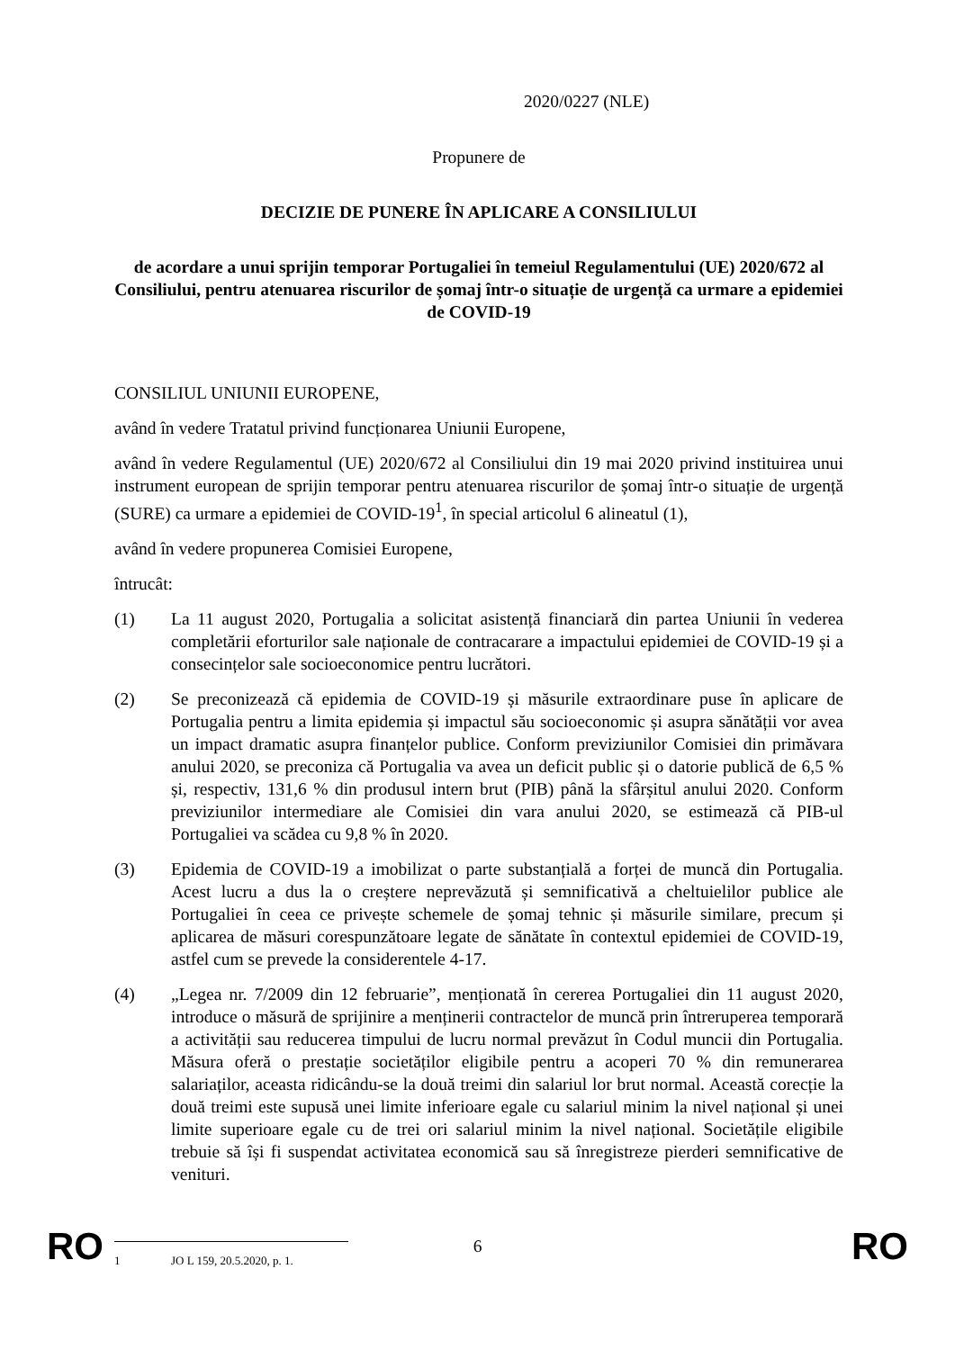2020/0227 (NLE)
Propunere de
DECIZIE DE PUNERE ÎN APLICARE A CONSILIULUI
de acordare a unui sprijin temporar Portugaliei în temeiul Regulamentului (UE) 2020/672 al Consiliului, pentru atenuarea riscurilor de șomaj într-o situație de urgență ca urmare a epidemiei de COVID-19
CONSILIUL UNIUNII EUROPENE,
având în vedere Tratatul privind funcționarea Uniunii Europene,
având în vedere Regulamentul (UE) 2020/672 al Consiliului din 19 mai 2020 privind instituirea unui instrument european de sprijin temporar pentru atenuarea riscurilor de șomaj într-o situație de urgență (SURE) ca urmare a epidemiei de COVID-19<sup>1</sup>, în special articolul 6 alineatul (1),
având în vedere propunerea Comisiei Europene,
întrucât:
(1) La 11 august 2020, Portugalia a solicitat asistență financiară din partea Uniunii în vederea completării eforturilor sale naționale de contracarare a impactului epidemiei de COVID-19 și a consecințelor sale socioeconomice pentru lucrători.
(2) Se preconizează că epidemia de COVID-19 și măsurile extraordinare puse în aplicare de Portugalia pentru a limita epidemia și impactul său socioeconomic și asupra sănătății vor avea un impact dramatic asupra finanțelor publice. Conform previziunilor Comisiei din primăvara anului 2020, se preconiza că Portugalia va avea un deficit public și o datorie publică de 6,5 % și, respectiv, 131,6 % din produsul intern brut (PIB) până la sfârșitul anului 2020. Conform previziunilor intermediare ale Comisiei din vara anului 2020, se estimează că PIB-ul Portugaliei va scădea cu 9,8 % în 2020.
(3) Epidemia de COVID-19 a imobilizat o parte substanțială a forței de muncă din Portugalia. Acest lucru a dus la o creștere neprevăzută și semnificativă a cheltuielilor publice ale Portugaliei în ceea ce privește schemele de șomaj tehnic și măsurile similare, precum și aplicarea de măsuri corespunzătoare legate de sănătate în contextul epidemiei de COVID-19, astfel cum se prevede la considerentele 4-17.
(4) „Legea nr. 7/2009 din 12 februarie”, menționată în cererea Portugaliei din 11 august 2020, introduce o măsură de sprijinire a menținerii contractelor de muncă prin întreruperea temporară a activității sau reducerea timpului de lucru normal prevăzut în Codul muncii din Portugalia. Măsura oferă o prestație societăților eligibile pentru a acoperi 70 % din remunerarea salariaților, aceasta ridicându-se la două treimi din salariul lor brut normal. Această corecție la două treimi este supusă unei limite inferioare egale cu salariul minim la nivel național și unei limite superioare egale cu de trei ori salariul minim la nivel național. Societățile eligibile trebuie să își fi suspendat activitatea economică sau să înregistreze pierderi semnificative de venituri.
1 JO L 159, 20.5.2020, p. 1.
RO 6 RO